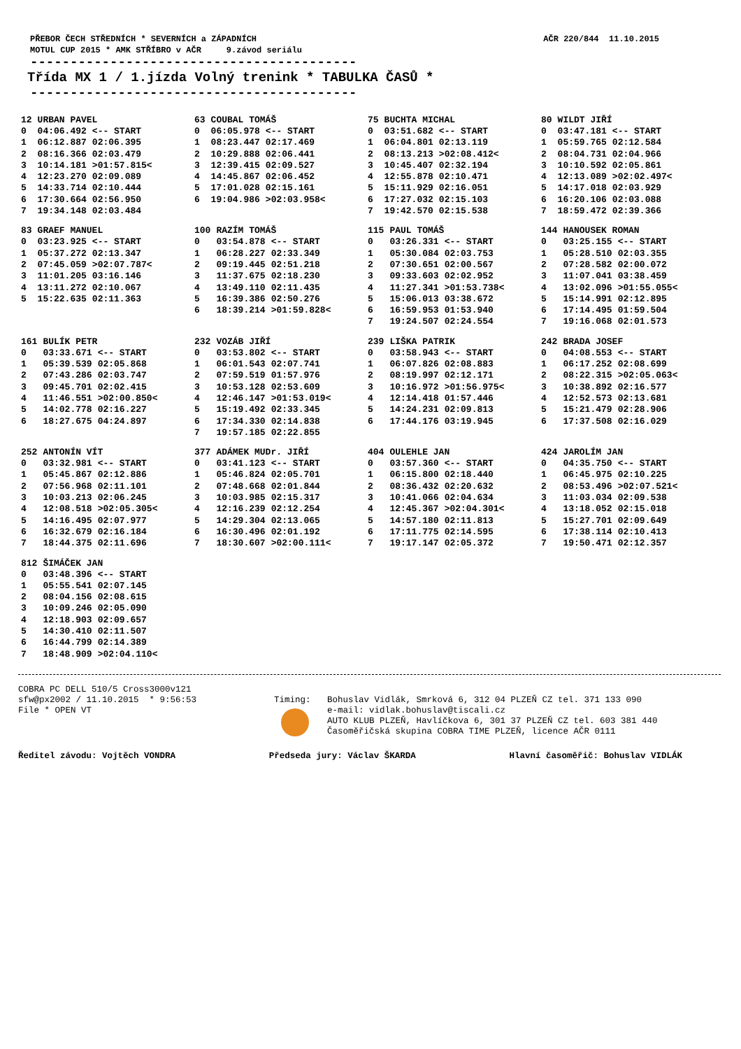PŘEBOR ČECH STŘEDNÍCH * SEVERNÍCH a ZÁPADNÍCH
MOTUL CUP 2015 * AMK STŘÍBRO v AČR 9.závod seriálu
AČR 220/844 11.10.2015
-----------------------------------------
Třída MX 1 / 1.jízda Volný trenink * TABULKA ČASŮ *
-----------------------------------------
| 12 | URBAN PAVEL | |
| --- | --- | --- |
| 0 | 04:06.492 | <-- START |
| 1 | 06:12.887 | 02:06.395 |
| 2 | 08:16.366 | 02:03.479 |
| 3 | 10:14.181 | >01:57.815< |
| 4 | 12:23.270 | 02:09.089 |
| 5 | 14:33.714 | 02:10.444 |
| 6 | 17:30.664 | 02:56.950 |
| 7 | 19:34.148 | 02:03.484 |
| 63 | COUBAL TOMÁŠ | |
| --- | --- | --- |
| 0 | 06:05.978 | <-- START |
| 1 | 08:23.447 | 02:17.469 |
| 2 | 10:29.888 | 02:06.441 |
| 3 | 12:39.415 | 02:09.527 |
| 4 | 14:45.867 | 02:06.452 |
| 5 | 17:01.028 | 02:15.161 |
| 6 | 19:04.986 | >02:03.958< |
| 75 | BUCHTA MICHAL | |
| --- | --- | --- |
| 0 | 03:51.682 | <-- START |
| 1 | 06:04.801 | 02:13.119 |
| 2 | 08:13.213 | >02:08.412< |
| 3 | 10:45.407 | 02:32.194 |
| 4 | 12:55.878 | 02:10.471 |
| 5 | 15:11.929 | 02:16.051 |
| 6 | 17:27.032 | 02:15.103 |
| 7 | 19:42.570 | 02:15.538 |
| 80 | WILDT JIŘÍ | |
| --- | --- | --- |
| 0 | 03:47.181 | <-- START |
| 1 | 05:59.765 | 02:12.584 |
| 2 | 08:04.731 | 02:04.966 |
| 3 | 10:10.592 | 02:05.861 |
| 4 | 12:13.089 | >02:02.497< |
| 5 | 14:17.018 | 02:03.929 |
| 6 | 16:20.106 | 02:03.088 |
| 7 | 18:59.472 | 02:39.366 |
| 83 | GRAEF MANUEL | |
| --- | --- | --- |
| 0 | 03:23.925 | <-- START |
| 1 | 05:37.272 | 02:13.347 |
| 2 | 07:45.059 | >02:07.787< |
| 3 | 11:01.205 | 03:16.146 |
| 4 | 13:11.272 | 02:10.067 |
| 5 | 15:22.635 | 02:11.363 |
| 100 | RAZÍM TOMÁŠ | |
| --- | --- | --- |
| 0 | 03:54.878 | <-- START |
| 1 | 06:28.227 | 02:33.349 |
| 2 | 09:19.445 | 02:51.218 |
| 3 | 11:37.675 | 02:18.230 |
| 4 | 13:49.110 | 02:11.435 |
| 5 | 16:39.386 | 02:50.276 |
| 6 | 18:39.214 | >01:59.828< |
| 115 | PAUL TOMÁŠ | |
| --- | --- | --- |
| 0 | 03:26.331 | <-- START |
| 1 | 05:30.084 | 02:03.753 |
| 2 | 07:30.651 | 02:00.567 |
| 3 | 09:33.603 | 02:02.952 |
| 4 | 11:27.341 | >01:53.738< |
| 5 | 15:06.013 | 03:38.672 |
| 6 | 16:59.953 | 01:53.940 |
| 7 | 19:24.507 | 02:24.554 |
| 144 | HANOUSEK ROMAN | |
| --- | --- | --- |
| 0 | 03:25.155 | <-- START |
| 1 | 05:28.510 | 02:03.355 |
| 2 | 07:28.582 | 02:00.072 |
| 3 | 11:07.041 | 03:38.459 |
| 4 | 13:02.096 | >01:55.055< |
| 5 | 15:14.991 | 02:12.895 |
| 6 | 17:14.495 | 01:59.504 |
| 7 | 19:16.068 | 02:01.573 |
| 161 | BULÍK PETR | |
| --- | --- | --- |
| 0 | 03:33.671 | <-- START |
| 1 | 05:39.539 | 02:05.868 |
| 2 | 07:43.286 | 02:03.747 |
| 3 | 09:45.701 | 02:02.415 |
| 4 | 11:46.551 | >02:00.850< |
| 5 | 14:02.778 | 02:16.227 |
| 6 | 18:27.675 | 04:24.897 |
| 232 | VOZÁB JIŘÍ | |
| --- | --- | --- |
| 0 | 03:53.802 | <-- START |
| 1 | 06:01.543 | 02:07.741 |
| 2 | 07:59.519 | 01:57.976 |
| 3 | 10:53.128 | 02:53.609 |
| 4 | 12:46.147 | >01:53.019< |
| 5 | 15:19.492 | 02:33.345 |
| 6 | 17:34.330 | 02:14.838 |
| 7 | 19:57.185 | 02:22.855 |
| 239 | LIŠKA PATRIK | |
| --- | --- | --- |
| 0 | 03:58.943 | <-- START |
| 1 | 06:07.826 | 02:08.883 |
| 2 | 08:19.997 | 02:12.171 |
| 3 | 10:16.972 | >01:56.975< |
| 4 | 12:14.418 | 01:57.446 |
| 5 | 14:24.231 | 02:09.813 |
| 6 | 17:44.176 | 03:19.945 |
| 242 | BRADA JOSEF | |
| --- | --- | --- |
| 0 | 04:08.553 | <-- START |
| 1 | 06:17.252 | 02:08.699 |
| 2 | 08:22.315 | >02:05.063< |
| 3 | 10:38.892 | 02:16.577 |
| 4 | 12:52.573 | 02:13.681 |
| 5 | 15:21.479 | 02:28.906 |
| 6 | 17:37.508 | 02:16.029 |
| 252 | ANTONÍN VÍT | |
| --- | --- | --- |
| 0 | 03:32.981 | <-- START |
| 1 | 05:45.867 | 02:12.886 |
| 2 | 07:56.968 | 02:11.101 |
| 3 | 10:03.213 | 02:06.245 |
| 4 | 12:08.518 | >02:05.305< |
| 5 | 14:16.495 | 02:07.977 |
| 6 | 16:32.679 | 02:16.184 |
| 7 | 18:44.375 | 02:11.696 |
| 377 | ADÁMEK MUDr. JIŘÍ | |
| --- | --- | --- |
| 0 | 03:41.123 | <-- START |
| 1 | 05:46.824 | 02:05.701 |
| 2 | 07:48.668 | 02:01.844 |
| 3 | 10:03.985 | 02:15.317 |
| 4 | 12:16.239 | 02:12.254 |
| 5 | 14:29.304 | 02:13.065 |
| 6 | 16:30.496 | 02:01.192 |
| 7 | 18:30.607 | >02:00.111< |
| 404 | OULEHLE JAN | |
| --- | --- | --- |
| 0 | 03:57.360 | <-- START |
| 1 | 06:15.800 | 02:18.440 |
| 2 | 08:36.432 | 02:20.632 |
| 3 | 10:41.066 | 02:04.634 |
| 4 | 12:45.367 | >02:04.301< |
| 5 | 14:57.180 | 02:11.813 |
| 6 | 17:11.775 | 02:14.595 |
| 7 | 19:17.147 | 02:05.372 |
| 424 | JAROLÍM JAN | |
| --- | --- | --- |
| 0 | 04:35.750 | <-- START |
| 1 | 06:45.975 | 02:10.225 |
| 2 | 08:53.496 | >02:07.521< |
| 3 | 11:03.034 | 02:09.538 |
| 4 | 13:18.052 | 02:15.018 |
| 5 | 15:27.701 | 02:09.649 |
| 6 | 17:38.114 | 02:10.413 |
| 7 | 19:50.471 | 02:12.357 |
| 812 | ŠIMÁČEK JAN | |
| --- | --- | --- |
| 0 | 03:48.396 | <-- START |
| 1 | 05:55.541 | 02:07.145 |
| 2 | 08:04.156 | 02:08.615 |
| 3 | 10:09.246 | 02:05.090 |
| 4 | 12:18.903 | 02:09.657 |
| 5 | 14:30.410 | 02:11.507 |
| 6 | 16:44.799 | 02:14.389 |
| 7 | 18:48.909 | >02:04.110< |
COBRA PC DELL 510/5 Cross3000v121
sfw@px2002 / 11.10.2015 * 9:56:53
File * OPEN VT
Timing: Bohuslav Vidlák, Smrková 6, 312 04 PLZEŇ CZ tel. 371 133 090
e-mail: vidlak.bohuslav@tiscali.cz
AUTO KLUB PLZEŇ, Havlíčkova 6, 301 37 PLZEŇ CZ tel. 603 381 440
Časoměřičská skupina COBRA TIME PLZEŇ, licence AČR 0111
Ředitel závodu: Vojtěch VONDRA Předseda jury: Václav ŠKARDA Hlavní časoměřič: Bohuslav VIDLÁK